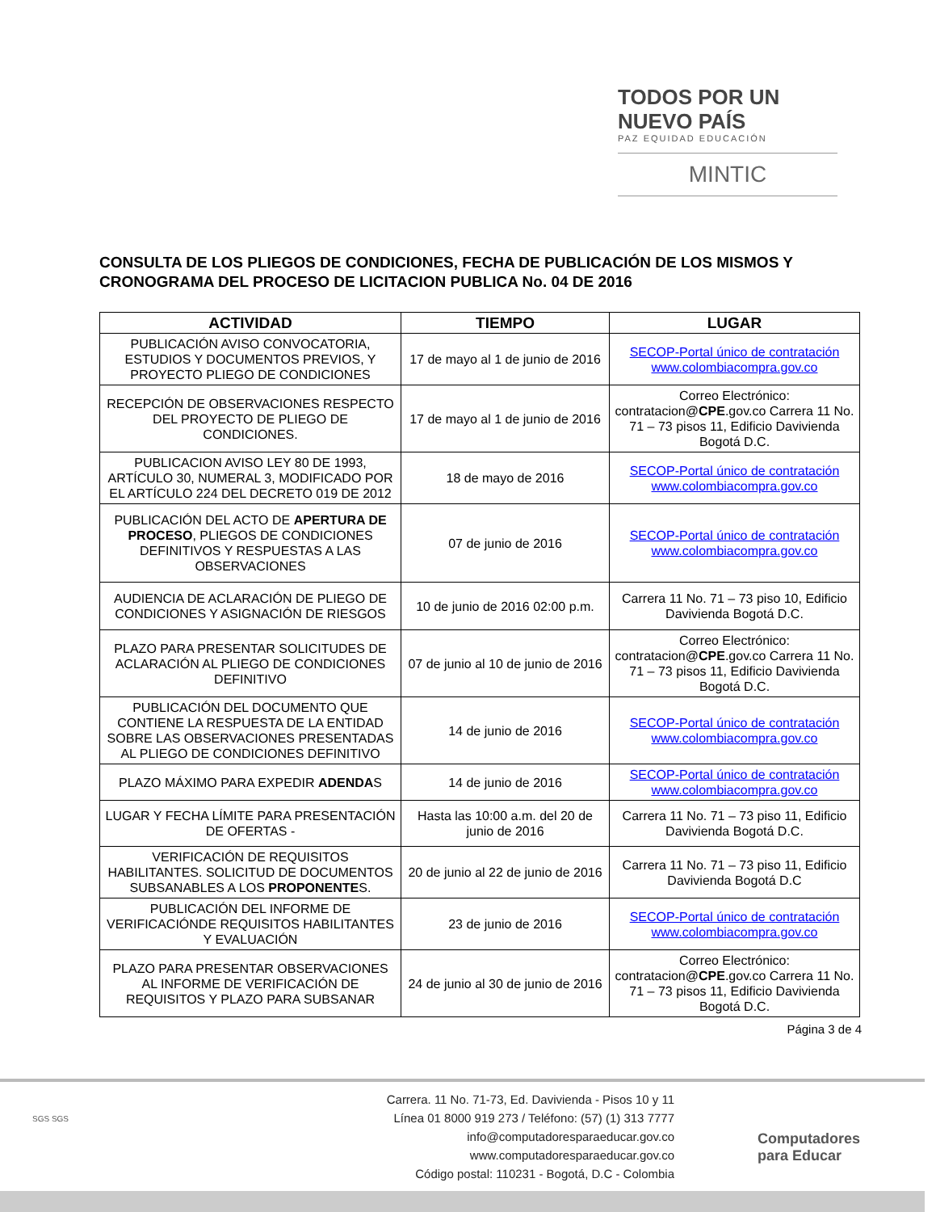TODOS POR UN
NUEVO PAÍS
PAZ EQUIDAD EDUCACIÓN
MINTIC
CONSULTA DE LOS PLIEGOS DE CONDICIONES, FECHA DE PUBLICACIÓN DE LOS MISMOS Y CRONOGRAMA DEL PROCESO DE LICITACION PUBLICA No. 04 DE 2016
| ACTIVIDAD | TIEMPO | LUGAR |
| --- | --- | --- |
| PUBLICACIÓN AVISO CONVOCATORIA, ESTUDIOS Y DOCUMENTOS PREVIOS, Y PROYECTO PLIEGO DE CONDICIONES | 17 de mayo al 1 de junio de 2016 | SECOP-Portal único de contratación www.colombiacompra.gov.co |
| RECEPCIÓN DE OBSERVACIONES RESPECTO DEL PROYECTO DE PLIEGO DE CONDICIONES. | 17 de mayo al 1 de junio de 2016 | Correo Electrónico: contratacion@ CPE .gov.co Carrera 11 No. 71 – 73 pisos 11, Edificio Davivienda Bogotá D.C. |
| PUBLICACION AVISO LEY 80 DE 1993, ARTÍCULO 30, NUMERAL 3, MODIFICADO POR EL ARTÍCULO 224 DEL DECRETO 019 DE 2012 | 18 de mayo de 2016 | SECOP-Portal único de contratación www.colombiacompra.gov.co |
| PUBLICACIÓN DEL ACTO DE APERTURA DE PROCESO , PLIEGOS DE CONDICIONES DEFINITIVOS Y RESPUESTAS A LAS OBSERVACIONES | 07 de junio de 2016 | SECOP-Portal único de contratación www.colombiacompra.gov.co |
| AUDIENCIA DE ACLARACIÓN DE PLIEGO DE CONDICIONES Y ASIGNACIÓN DE RIESGOS | 10 de junio de 2016 02:00 p.m. | Carrera 11 No. 71 – 73 piso 10, Edificio Davivienda Bogotá D.C. |
| PLAZO PARA PRESENTAR SOLICITUDES DE ACLARACIÓN AL PLIEGO DE CONDICIONES DEFINITIVO | 07 de junio al 10 de junio de 2016 | Correo Electrónico: contratacion@ CPE .gov.co Carrera 11 No. 71 – 73 pisos 11, Edificio Davivienda Bogotá D.C. |
| PUBLICACIÓN DEL DOCUMENTO QUE CONTIENE LA RESPUESTA DE LA ENTIDAD SOBRE LAS OBSERVACIONES PRESENTADAS AL PLIEGO DE CONDICIONES DEFINITIVO | 14 de junio de 2016 | SECOP-Portal único de contratación www.colombiacompra.gov.co |
| PLAZO MÁXIMO PARA EXPEDIR ADENDA S | 14 de junio de 2016 | SECOP-Portal único de contratación www.colombiacompra.gov.co |
| LUGAR Y FECHA LÍMITE PARA PRESENTACIÓN DE OFERTAS - | Hasta las 10:00 a.m. del 20 de junio de 2016 | Carrera 11 No. 71 – 73 piso 11, Edificio Davivienda Bogotá D.C. |
| VERIFICACIÓN DE REQUISITOS HABILITANTES. SOLICITUD DE DOCUMENTOS SUBSANABLES A LOS PROPONENTE S. | 20 de junio al 22 de junio de 2016 | Carrera 11 No. 71 – 73 piso 11, Edificio Davivienda Bogotá D.C |
| PUBLICACIÓN DEL INFORME DE VERIFICACIÓNDE REQUISITOS HABILITANTES Y EVALUACIÓN | 23 de junio de 2016 | SECOP-Portal único de contratación www.colombiacompra.gov.co |
| PLAZO PARA PRESENTAR OBSERVACIONES AL INFORME DE VERIFICACIÓN DE REQUISITOS Y PLAZO PARA SUBSANAR | 24 de junio al 30 de junio de 2016 | Correo Electrónico: contratacion@ CPE .gov.co Carrera 11 No. 71 – 73 pisos 11, Edificio Davivienda Bogotá D.C. |
Página 3 de 4
SGS SGS
Carrera. 11 No. 71-73, Ed. Davivienda - Pisos 10 y 11
Línea 01 8000 919 273 / Teléfono: (57) (1) 313 7777
info@computadoresparaeducar.gov.co
www.computadoresparaeducar.gov.co
Código postal: 110231 - Bogotá, D.C - Colombia
Computadores
para Educar